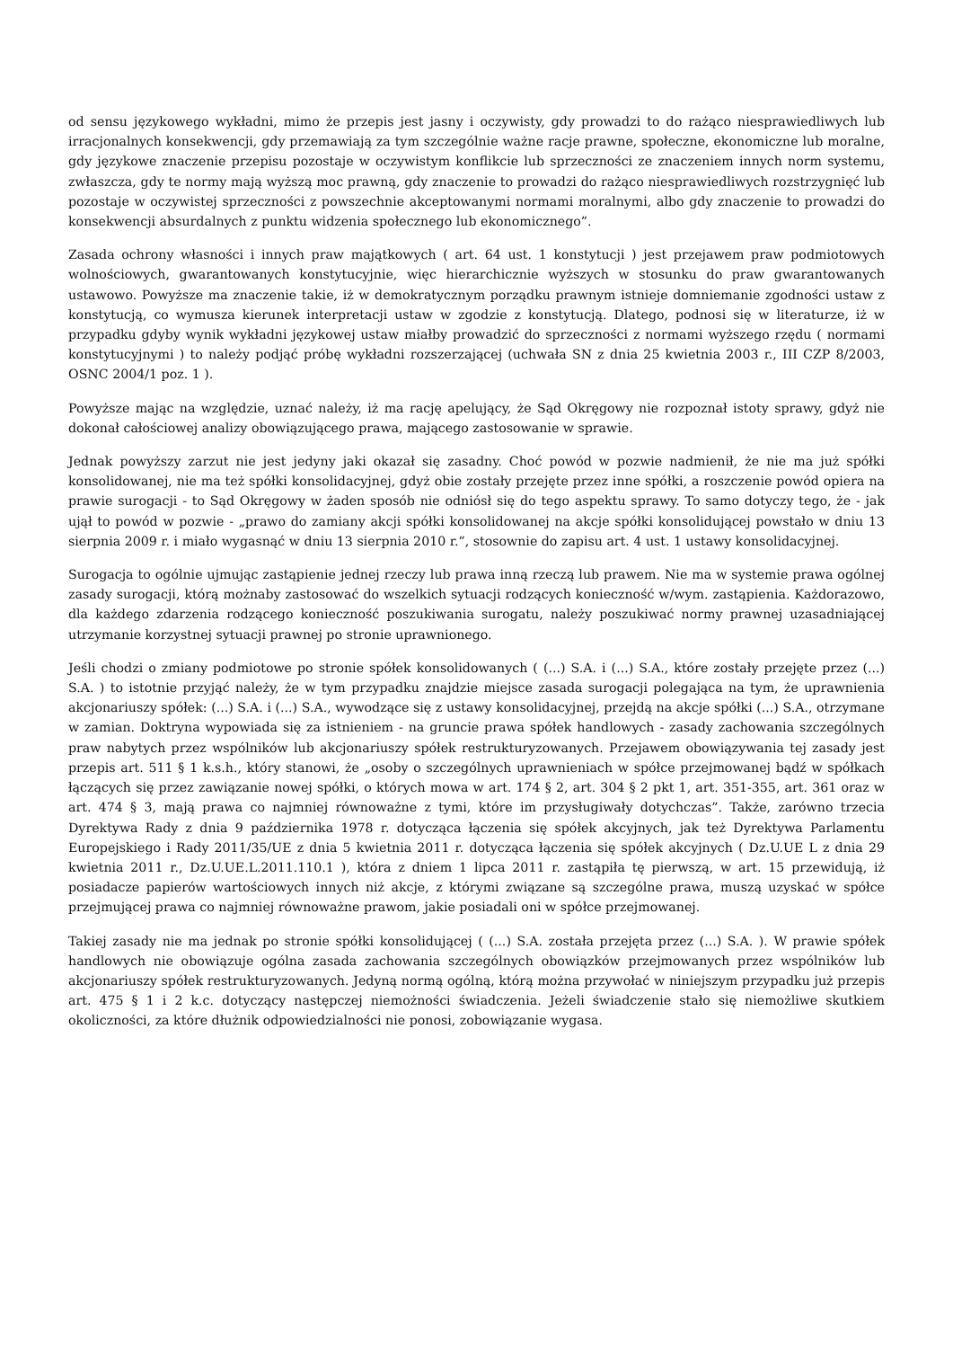od sensu językowego wykładni, mimo że przepis jest jasny i oczywisty, gdy prowadzi to do rażąco niesprawiedliwych lub irracjonalnych konsekwencji, gdy przemawiają za tym szczególnie ważne racje prawne, społeczne, ekonomiczne lub moralne, gdy językowe znaczenie przepisu pozostaje w oczywistym konflikcie lub sprzeczności ze znaczeniem innych norm systemu, zwłaszcza, gdy te normy mają wyższą moc prawną, gdy znaczenie to prowadzi do rażąco niesprawiedliwych rozstrzygnięć lub pozostaje w oczywistej sprzeczności z powszechnie akceptowanymi normami moralnymi, albo gdy znaczenie to prowadzi do konsekwencji absurdalnych z punktu widzenia społecznego lub ekonomicznego”.
Zasada ochrony własności i innych praw majątkowych ( art. 64 ust. 1 konstytucji ) jest przejawem praw podmiotowych wolnościowych, gwarantowanych konstytucyjnie, więc hierarchicznie wyższych w stosunku do praw gwarantowanych ustawowo. Powyższe ma znaczenie takie, iż w demokratycznym porządku prawnym istnieje domniemanie zgodności ustaw z konstytucją, co wymusza kierunek interpretacji ustaw w zgodzie z konstytucją. Dlatego, podnosi się w literaturze, iż w przypadku gdyby wynik wykładni językowej ustaw miałby prowadzić do sprzeczności z normami wyższego rzędu ( normami konstytucyjnymi ) to należy podjąć próbę wykładni rozszerzającej (uchwała SN z dnia 25 kwietnia 2003 r., III CZP 8/2003, OSNC 2004/1 poz. 1 ).
Powyższe mając na względzie, uznać należy, iż ma rację apelujący, że Sąd Okręgowy nie rozpoznał istoty sprawy, gdyż nie dokonał całościowej analizy obowiązującego prawa, mającego zastosowanie w sprawie.
Jednak powyższy zarzut nie jest jedyny jaki okazał się zasadny. Choć powód w pozwie nadmienił, że nie ma już spółki konsolidowanej, nie ma też spółki konsolidacyjnej, gdyż obie zostały przejęte przez inne spółki, a roszczenie powód opiera na prawie surogacji - to Sąd Okręgowy w żaden sposób nie odniósł się do tego aspektu sprawy. To samo dotyczy tego, że - jak ujął to powód w pozwie - „prawo do zamiany akcji spółki konsolidowanej na akcje spółki konsolidującej powstało w dniu 13 sierpnia 2009 r. i miało wygasnąć w dniu 13 sierpnia 2010 r.”, stosownie do zapisu art. 4 ust. 1 ustawy konsolidacyjnej.
Surogacja to ogólnie ujmując zastąpienie jednej rzeczy lub prawa inną rzeczą lub prawem. Nie ma w systemie prawa ogólnej zasady surogacji, którą możnaby zastosować do wszelkich sytuacji rodzących konieczność w/wym. zastąpienia. Każdorazowo, dla każdego zdarzenia rodzącego konieczność poszukiwania surogatu, należy poszukiwać normy prawnej uzasadniającej utrzymanie korzystnej sytuacji prawnej po stronie uprawnionego.
Jeśli chodzi o zmiany podmiotowe po stronie spółek konsolidowanych ( (...) S.A. i (...) S.A., które zostały przejęte przez (...) S.A. ) to istotnie przyjąć należy, że w tym przypadku znajdzie miejsce zasada surogacji polegająca na tym, że uprawnienia akcjonariuszy spółek: (...) S.A. i (...) S.A., wywodzące się z ustawy konsolidacyjnej, przejdą na akcje spółki (...) S.A., otrzymane w zamian. Doktryna wypowiada się za istnieniem - na gruncie prawa spółek handlowych - zasady zachowania szczególnych praw nabytych przez wspólników lub akcjonariuszy spółek restrukturyzowanych. Przejawem obowiązywania tej zasady jest przepis art. 511 § 1 k.s.h., który stanowi, że „osoby o szczególnych uprawnieniach w spółce przejmowanej bądź w spółkach łączących się przez zawiązanie nowej spółki, o których mowa w art. 174 § 2, art. 304 § 2 pkt 1, art. 351-355, art. 361 oraz w art. 474 § 3, mają prawa co najmniej równoważne z tymi, które im przysługiwały dotychczas”. Także, zarówno trzecia Dyrektywa Rady z dnia 9 października 1978 r. dotycząca łączenia się spółek akcyjnych, jak też Dyrektywa Parlamentu Europejskiego i Rady 2011/35/UE z dnia 5 kwietnia 2011 r. dotycząca łączenia się spółek akcyjnych ( Dz.U.UE L z dnia 29 kwietnia 2011 r., Dz.U.UE.L.2011.110.1 ), która z dniem 1 lipca 2011 r. zastąpiła tę pierwszą, w art. 15 przewidują, iż posiadacze papierów wartościowych innych niż akcje, z którymi związane są szczególne prawa, muszą uzyskać w spółce przejmującej prawa co najmniej równoważne prawom, jakie posiadali oni w spółce przejmowanej.
Takiej zasady nie ma jednak po stronie spółki konsolidującej ( (...) S.A. została przejęta przez (...) S.A. ). W prawie spółek handlowych nie obowiązuje ogólna zasada zachowania szczególnych obowiązków przejmowanych przez wspólników lub akcjonariuszy spółek restrukturyzowanych. Jedyną normą ogólną, którą można przywołać w niniejszym przypadku już przepis art. 475 § 1 i 2 k.c. dotyczący następczej niemożności świadczenia. Jeżeli świadczenie stało się niemożliwe skutkiem okoliczności, za które dłużnik odpowiedzialności nie ponosi, zobowiązanie wygasa.